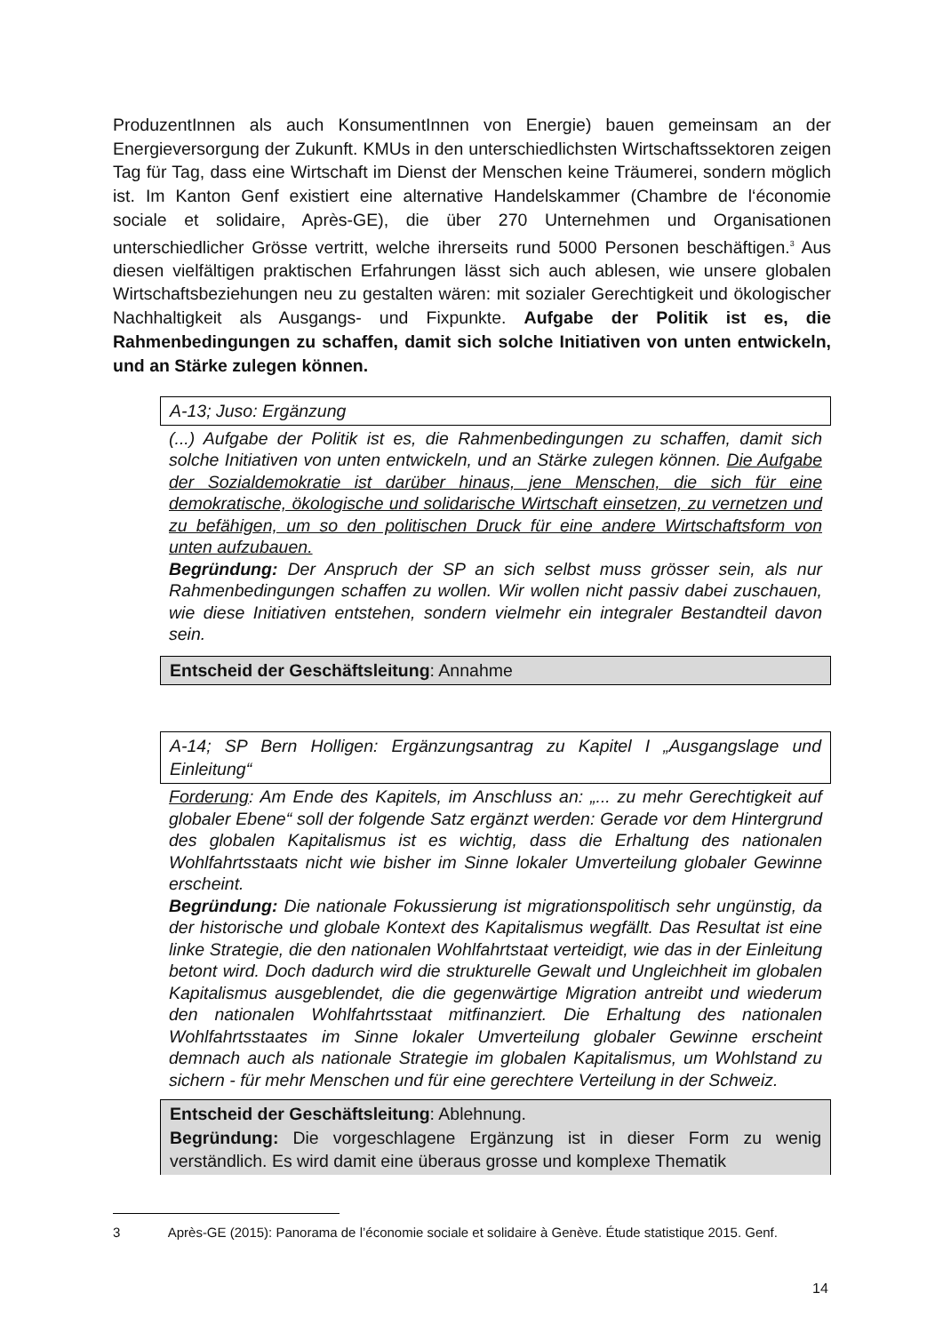ProduzentInnen als auch KonsumentInnen von Energie) bauen gemeinsam an der Energieversorgung der Zukunft. KMUs in den unterschiedlichsten Wirtschaftssektoren zeigen Tag für Tag, dass eine Wirtschaft im Dienst der Menschen keine Träumerei, sondern möglich ist. Im Kanton Genf existiert eine alternative Handelskammer (Chambre de l‘économie sociale et solidaire, Après-GE), die über 270 Unternehmen und Organisationen unterschiedlicher Grösse vertritt, welche ihrerseits rund 5000 Personen beschäftigen.<sup>3</sup> Aus diesen vielfältigen praktischen Erfahrungen lässt sich auch ablesen, wie unsere globalen Wirtschaftsbeziehungen neu zu gestalten wären: mit sozialer Gerechtigkeit und ökologischer Nachhaltigkeit als Ausgangs- und Fixpunkte. Aufgabe der Politik ist es, die Rahmenbedingungen zu schaffen, damit sich solche Initiativen von unten entwickeln, und an Stärke zulegen können.
A-13; Juso: Ergänzung
(...) Aufgabe der Politik ist es, die Rahmenbedingungen zu schaffen, damit sich solche Initiativen von unten entwickeln, und an Stärke zulegen können. Die Aufgabe der Sozialdemokratie ist darüber hinaus, jene Menschen, die sich für eine demokratische, ökologische und solidarische Wirtschaft einsetzen, zu vernetzen und zu befähigen, um so den politischen Druck für eine andere Wirtschaftsform von unten aufzubauen.
Begründung: Der Anspruch der SP an sich selbst muss grösser sein, als nur Rahmenbedingungen schaffen zu wollen. Wir wollen nicht passiv dabei zuschauen, wie diese Initiativen entstehen, sondern vielmehr ein integraler Bestandteil davon sein.
Entscheid der Geschäftsleitung: Annahme
A-14; SP Bern Holligen: Ergänzungsantrag zu Kapitel I „Ausgangslage und Einleitung“
Forderung: Am Ende des Kapitels, im Anschluss an: „... zu mehr Gerechtigkeit auf globaler Ebene“ soll der folgende Satz ergänzt werden: Gerade vor dem Hintergrund des globalen Kapitalismus ist es wichtig, dass die Erhaltung des nationalen Wohlfahrtsstaats nicht wie bisher im Sinne lokaler Umverteilung globaler Gewinne erscheint.
Begründung: Die nationale Fokussierung ist migrationspolitisch sehr ungünstig, da der historische und globale Kontext des Kapitalismus wegfällt. Das Resultat ist eine linke Strategie, die den nationalen Wohlfahrtstaat verteidigt, wie das in der Einleitung betont wird. Doch dadurch wird die strukturelle Gewalt und Ungleichheit im globalen Kapitalismus ausgeblendet, die die gegenwärtige Migration antreibt und wiederum den nationalen Wohlfahrtsstaat mitfinanziert. Die Erhaltung des nationalen Wohlfahrtsstaates im Sinne lokaler Umverteilung globaler Gewinne erscheint demnach auch als nationale Strategie im globalen Kapitalismus, um Wohlstand zu sichern - für mehr Menschen und für eine gerechtere Verteilung in der Schweiz.
Entscheid der Geschäftsleitung: Ablehnung.
Begründung: Die vorgeschlagene Ergänzung ist in dieser Form zu wenig verständlich. Es wird damit eine überaus grosse und komplexe Thematik
3 Après-GE (2015): Panorama de l’économie sociale et solidaire à Genève. Étude statistique 2015. Genf.
14